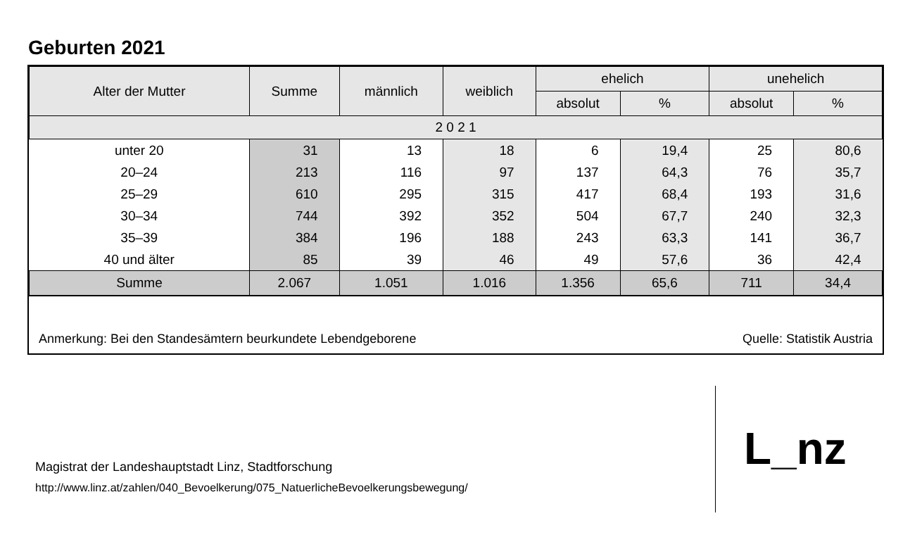Geburten 2021
| Alter der Mutter | Summe | männlich | weiblich | ehelich | | unehelich | |
| --- | --- | --- | --- | --- | --- | --- | --- |
| | | | | absolut | % | absolut | % |
| 2 0 2 1 | | | | | | | |
| unter 20 | 31 | 13 | 18 | 6 | 19,4 | 25 | 80,6 |
| 20–24 | 213 | 116 | 97 | 137 | 64,3 | 76 | 35,7 |
| 25–29 | 610 | 295 | 315 | 417 | 68,4 | 193 | 31,6 |
| 30–34 | 744 | 392 | 352 | 504 | 67,7 | 240 | 32,3 |
| 35–39 | 384 | 196 | 188 | 243 | 63,3 | 141 | 36,7 |
| 40 und älter | 85 | 39 | 46 | 49 | 57,6 | 36 | 42,4 |
| Summe | 2.067 | 1.051 | 1.016 | 1.356 | 65,6 | 711 | 34,4 |
Anmerkung: Bei den Standesämtern beurkundete Lebendgeborene Quelle: Statistik Austria
Magistrat der Landeshauptstadt Linz, Stadtforschung
http://www.linz.at/zahlen/040_Bevoelkerung/075_NatuerlicheBevoelkerungsbewegung/
L_nz